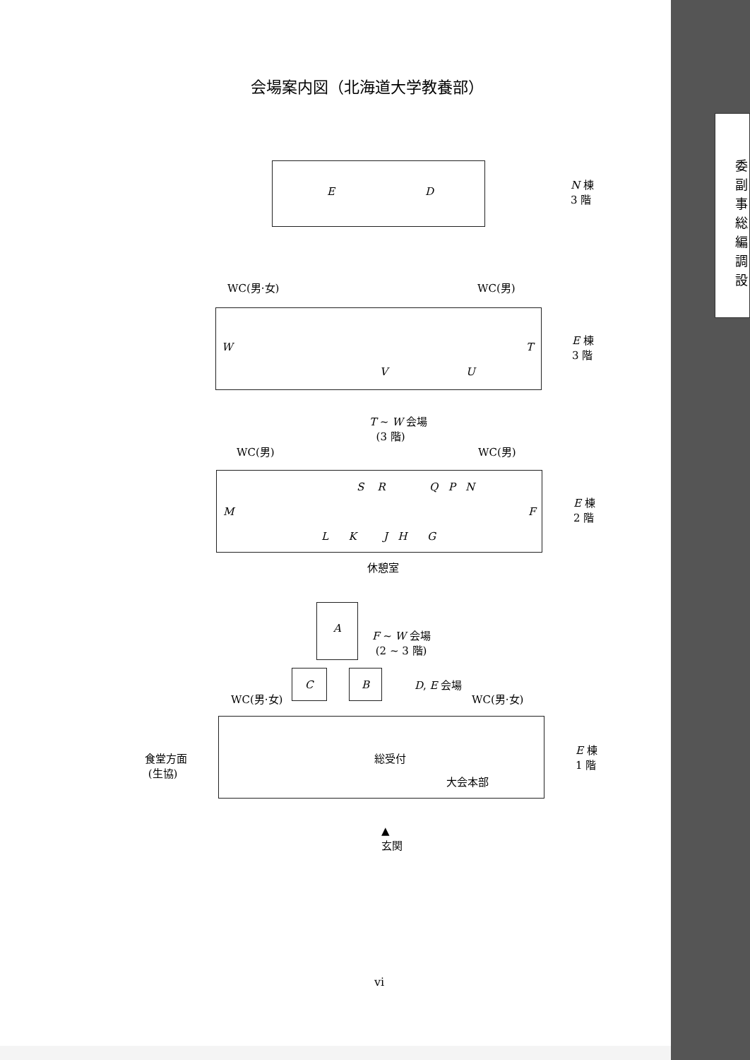会場案内図（北海道大学教養部）
E D
N 棟
3 階
WC(男·女) WC(男)
W T
V U
E 棟
3 階
T ~ W 会場
(3 階)
WC(男) WC(男)
S R Q P N
M F
L K J H G
E 棟
2 階
休憩室
A
F ~ W 会場
(2 ~ 3 階)
C B D, E 会場
WC(男·女) WC(男·女)
食堂方面
(生協)
総受付
大会本部
E 棟
1 階
▲
玄関
vi
委
副
事
総
編
調
設